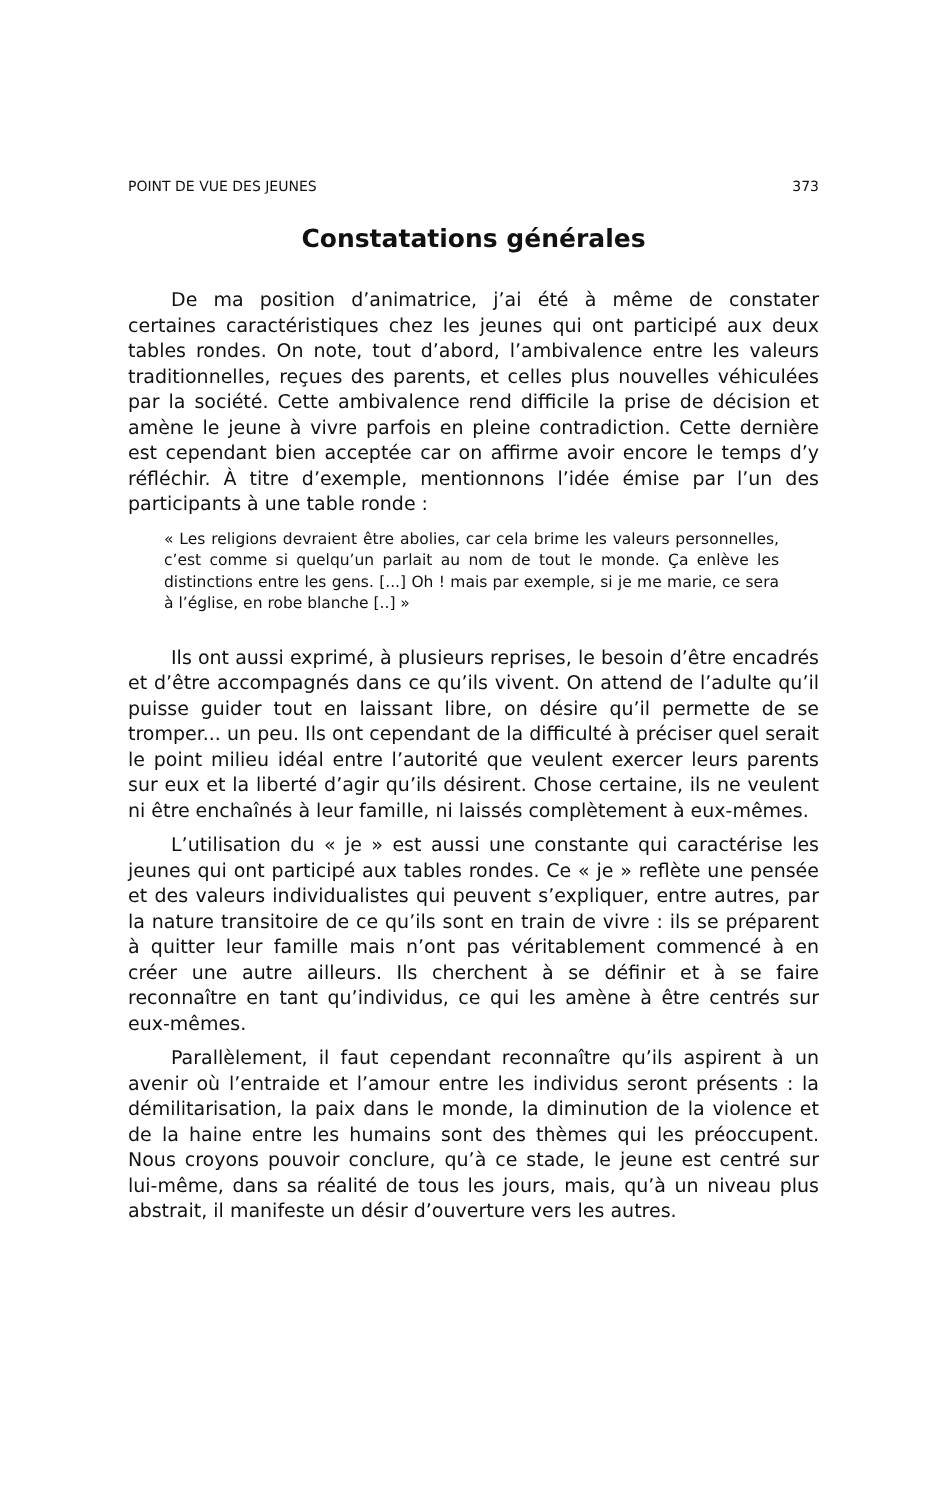POINT DE VUE DES JEUNES 373
Constatations générales
De ma position d’animatrice, j’ai été à même de constater certaines caractéristiques chez les jeunes qui ont participé aux deux tables rondes. On note, tout d’abord, l’ambivalence entre les valeurs traditionnelles, reçues des parents, et celles plus nouvelles véhiculées par la société. Cette ambivalence rend difficile la prise de décision et amène le jeune à vivre parfois en pleine contradiction. Cette dernière est cependant bien acceptée car on affirme avoir encore le temps d’y réfléchir. À titre d’exemple, mentionnons l’idée émise par l’un des participants à une table ronde :
« Les religions devraient être abolies, car cela brime les valeurs personnelles, c’est comme si quelqu’un parlait au nom de tout le monde. Ça enlève les distinctions entre les gens. [...] Oh ! mais par exemple, si je me marie, ce sera à l’église, en robe blanche [..] »
Ils ont aussi exprimé, à plusieurs reprises, le besoin d’être encadrés et d’être accompagnés dans ce qu’ils vivent. On attend de l’adulte qu’il puisse guider tout en laissant libre, on désire qu’il permette de se tromper... un peu. Ils ont cependant de la difficulté à préciser quel serait le point milieu idéal entre l’autorité que veulent exercer leurs parents sur eux et la liberté d’agir qu’ils désirent. Chose certaine, ils ne veulent ni être enchaînés à leur famille, ni laissés complètement à eux-mêmes.
L’utilisation du « je » est aussi une constante qui caractérise les jeunes qui ont participé aux tables rondes. Ce « je » reflète une pensée et des valeurs individualistes qui peuvent s’expliquer, entre autres, par la nature transitoire de ce qu’ils sont en train de vivre : ils se préparent à quitter leur famille mais n’ont pas véritablement commencé à en créer une autre ailleurs. Ils cherchent à se définir et à se faire reconnaître en tant qu’individus, ce qui les amène à être centrés sur eux-mêmes.
Parallèlement, il faut cependant reconnaître qu’ils aspirent à un avenir où l’entraide et l’amour entre les individus seront présents : la démilitarisation, la paix dans le monde, la diminution de la violence et de la haine entre les humains sont des thèmes qui les préoccupent. Nous croyons pouvoir conclure, qu’à ce stade, le jeune est centré sur lui-même, dans sa réalité de tous les jours, mais, qu’à un niveau plus abstrait, il manifeste un désir d’ouverture vers les autres.